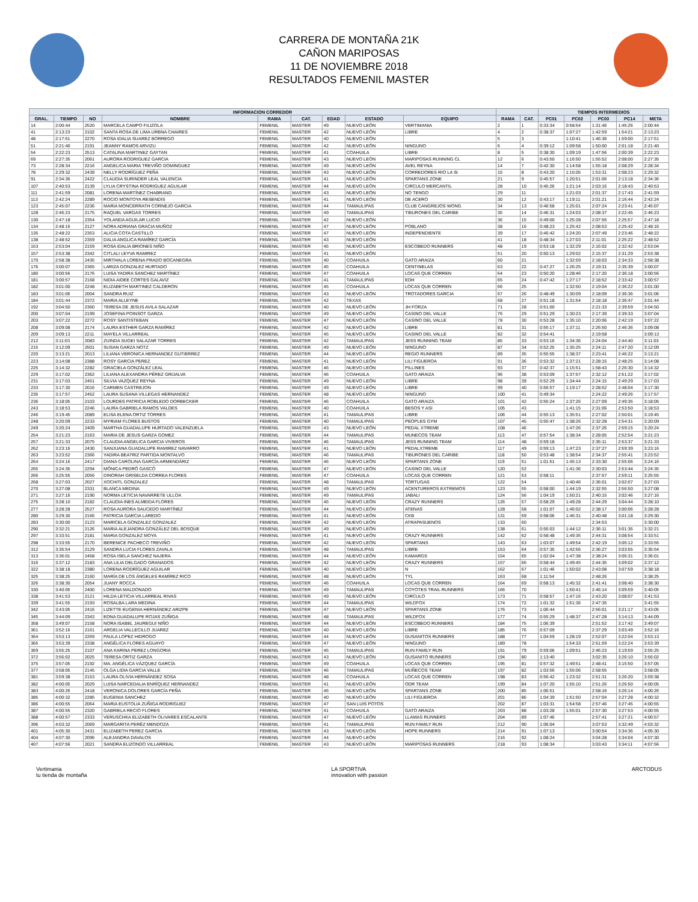CARRERA DE MONTAÑA 21K
CAÑON MARIPOSAS
11 DE NOVIEMBRE 2018
RESULTADOS FEMENIL MASTER
| INFORMACION CORREDOR | | | | | | | | | | | TIEMPOS INTERMEDIOS | | | | |
| --- | --- | --- | --- | --- | --- | --- | --- | --- | --- | --- | --- | --- | --- | --- | --- |
| GRAL. | TIEMPO | NO | NOMBRE | RAMA | CAT. | EDAD | ESTADO | EQUIPO | RAMA | CAT. | PC01 | PC02 | PC03 | PC14 | META |
| 14 | 2:00:44 | 2520 | MARCELA CAMPO FILIZOLA | FEMENIL | MASTER | 49 | NUEVO LEÓN | VERTIMANIA | 2 | 1 | 0:33:34 | 0:58:54 | 1:31:46 | 1:45:26 | 2:00:44 |
| 41 | 2:13:23 | 2102 | SANTA ROSA DE LIMA URBNA CHAIRES | FEMENIL | MASTER | 42 | NUEVO LEÓN | LIBRE | 4 | 2 | 0:38:37 | 1:07:27 | 1:42:59 | 1:54:21 | 2:13:23 |
| 48 | 2:17:51 | 2270 | ROSA IDALIA SUAREZ BORREGO | FEMENIL | MASTER | 40 | NUEVO LEÓN | | 5 | 3 | | 1:10:41 | 1:46:36 | 1:59:00 | 2:17:51 |
| 51 | 2:21:40 | 2191 | JEANNY RAMOS ARVIZU | FEMENIL | MASTER | 42 | NUEVO LEÓN | NINGUNO | 6 | 4 | 0:39:12 | 1:09:58 | 1:50:00 | 2:01:18 | 2:21:40 |
| 54 | 2:22:23 | 2513 | CATALINA MARTINEZ GAYTAN | FEMENIL | MASTER | 41 | COAHUILA | LIBRE | 8 | 5 | 0:38:30 | 1:09:19 | 1:47:56 | 2:00:39 | 2:22:23 |
| 69 | 2:27:35 | 2061 | AURORA RODRIGUEZ GARCIA | FEMENIL | MASTER | 43 | NUEVO LEÓN | MARIPOSAS RUNNING CL | 12 | 6 | 0:43:50 | 1:16:50 | 1:55:52 | 2:08:00 | 2:27:35 |
| 73 | 2:28:34 | 2216 | ANGELICA MARIA TREVIÑO DOMINGUEZ | FEMENIL | MASTER | 49 | NUEVO LEÓN | AVEL REYNA | 14 | 7 | 0:42:30 | 1:14:58 | 1:55:18 | 2:08:29 | 2:28:34 |
| 78 | 2:29:32 | 2439 | NELLY RODRÍGUEZ PEÑA | FEMENIL | MASTER | 43 | NUEVO LEÓN | CORREDORES RIO LA SI | 15 | 8 | 0:43:20 | 1:15:05 | 1:53:31 | 2:08:23 | 2:29:32 |
| 91 | 2:34:36 | 2422 | CLAUDIA SURINDER LEAL VALENCIA | FEMENIL | MASTER | 41 | NUEVO LEÓN | SPARTANS ZONE | 21 | 9 | 0:45:57 | 1:20:51 | 2:01:06 | 2:13:18 | 2:34:36 |
| 107 | 2:40:53 | 2139 | LYLIA CRYSTINA RODRIGUEZ AGUILAR | FEMENIL | MASTER | 44 | NUEVO LEÓN | CIRCULO MERCANTIL | 28 | 10 | 0:45:26 | 1:21:14 | 2:03:16 | 2:18:43 | 2:40:53 |
| 111 | 2:41:59 | 2081 | LORENA MARTÍNEZ CHABRAND | FEMENIL | MASTER | 43 | NUEVO LEÓN | NO TENGO | 29 | 11 | | 1:21:03 | 2:01:37 | 2:17:43 | 2:41:59 |
| 113 | 2:42:24 | 2289 | ROCIO MONTOYA RESENDIS | FEMENIL | MASTER | 41 | NUEVO LEÓN | DE ACERO | 30 | 12 | 0:43:17 | 1:19:11 | 2:01:21 | 2:16:44 | 2:42:24 |
| 123 | 2:45:07 | 2236 | MARIA MONCERRATH CORNEJO GARCIA | FEMENIL | MASTER | 44 | TAMAULIPAS | CLUB CANGREJOS WONG | 34 | 13 | 0:46:58 | 1:25:01 | 2:07:24 | 2:23:41 | 2:45:07 |
| 128 | 2:46:23 | 2175 | RAQUEL VARGAS TORRES | FEMENIL | MASTER | 49 | TAMAULIPAS | TIBURONES DEL CARIBE | 35 | 14 | 0:46:31 | 1:24:03 | 2:08:37 | 2:22:45 | 2:46:23 |
| 130 | 2:47:18 | 2354 | YOLANDA AGUILAR LUCIO | FEMENIL | MASTER | 42 | NUEVO LEÓN | | 36 | 15 | 0:49:00 | 1:25:28 | 2:07:56 | 2:25:57 | 2:47:18 |
| 134 | 2:48:16 | 2127 | NORA ADRIANA GRACIA MUÑOZ | FEMENIL | MASTER | 47 | NUEVO LEÓN | POBLANO | 38 | 16 | 0:48:23 | 1:25:42 | 2:08:53 | 2:25:42 | 2:48:16 |
| 135 | 2:48:22 | 2353 | ALICIA COTA CASTILLO | FEMENIL | MASTER | 47 | NUEVO LEÓN | INDEPENDIENTE | 39 | 17 | 0:46:42 | 1:24:20 | 2:07:49 | 2:23:46 | 2:48:22 |
| 138 | 2:48:52 | 2359 | DALIA ANGLICA RAMÍREZ GARCÍA | FEMENIL | MASTER | 43 | NUEVO LEÓN | | 41 | 18 | 0:48:34 | 1:27:03 | 2:11:01 | 2:25:22 | 2:48:52 |
| 153 | 2:53:04 | 2159 | ROSA IDALIA BRIONES NIÑO | FEMENIL | MASTER | 45 | NUEVO LEÓN | ESCOBEDO RUNNERS | 48 | 19 | 0:53:18 | 1:32:29 | 2:16:02 | 2:32:42 | 2:53:04 |
| 157 | 2:53:38 | 2342 | CITLALI LEYVA RAMIREZ | FEMENIL | MASTER | 41 | NUEVO LEÓN | | 51 | 20 | 0:50:13 | 1:29:02 | 2:15:37 | 2:31:29 | 2:53:38 |
| 170 | 2:58:38 | 2435 | MIRTHALA LORENA PRADO BOCANEGRA | FEMENIL | MASTER | 40 | COAHUILA | GATO ARAIZA | 60 | 21 | | 1:32:59 | 2:18:03 | 2:34:33 | 2:58:38 |
| 176 | 3:00:07 | 2365 | LARIZA GONZALEZ HURTADO | FEMENIL | MASTER | 45 | COAHUILA | CENTINELAS | 63 | 22 | 0:47:27 | 1:26:25 | 2:19:31 | 2:35:39 | 3:00:07 |
| 180 | 3:00:56 | 2176 | LUISA YADIRA SANCHEZ MARTÍNEZ | FEMENIL | MASTER | 47 | COAHUILA | LOCAS QUE CORREN | 64 | 23 | 0:50:20 | 1:28:46 | 2:17:20 | 2:36:18 | 3:00:56 |
| 181 | 3:00:57 | 2168 | NIDIA AIDEE CORTES GALAVIZ | FEMENIL | MASTER | 41 | TAMAULIPAS | EDH | 65 | 24 | 0:47:42 | 1:27:17 | 2:18:52 | 2:33:42 | 3:00:57 |
| 182 | 3:01:00 | 2248 | ELIZABETH MARTINEZ CALDERON | FEMENIL | MASTER | 45 | COAHUILA | LOCAS QUE CORREN | 66 | 25 | | 1:32:50 | 2:19:04 | 2:36:22 | 3:01:00 |
| 183 | 3:01:06 | 2004 | SANDRA RUIZ | FEMENIL | MASTER | 43 | NUEVO LEÓN | TROTADORES GARCIA | 67 | 26 | 0:48:49 | 1:30:09 | 2:18:09 | 2:36:36 | 3:01:06 |
| 184 | 3:01:44 | 2372 | MARIA ALLEYNE | FEMENIL | MASTER | 42 | TEXAS | | 68 | 27 | 0:51:18 | 1:31:54 | 2:18:18 | 2:36:47 | 3:01:44 |
| 192 | 3:04:50 | 2360 | TERESA DE JESUS AVILA SALAZAR | FEMENIL | MASTER | 40 | NUEVO LEÓN | JH FORZA | 71 | 28 | 0:51:00 | | 2:21:33 | 2:39:59 | 3:04:50 |
| 200 | 3:07:04 | 2199 | JOSEFINA POINSOT GARZA | FEMENIL | MASTER | 49 | NUEVO LEÓN | CASINO DEL VALLE | 76 | 29 | 0:51:29 | 1:30:23 | 2:17:39 | 2:39:33 | 3:07:04 |
| 203 | 3:07:22 | 2272 | ROSY SANTISTEBAN | FEMENIL | MASTER | 47 | NUEVO LEÓN | CASINO DEL VALLE | 78 | 30 | 0:53:28 | 1:35:10 | 2:20:06 | 2:42:19 | 3:07:22 |
| 208 | 3:09:08 | 2174 | LAURA ESTHER GARZA RAMÍREZ | FEMENIL | MASTER | 42 | NUEVO LEÓN | LIBRE | 81 | 31 | 0:55:17 | 1:37:11 | 2:26:50 | 2:46:36 | 3:09:08 |
| 209 | 3:09:13 | 2211 | MAYELA VILLARREAL | FEMENIL | MASTER | 45 | NUEVO LEÓN | CASINO DEL VALLE | 82 | 32 | 0:54:41 | | 2:19:58 | | 3:09:13 |
| 212 | 3:11:03 | 2083 | ZUINDA SUGEI SALAZAR TORRES | FEMENIL | MASTER | 42 | TAMAULIPAS | JESS RUNNING TEAM | 85 | 33 | 0:53:16 | 1:34:36 | 2:24:04 | 2:44:40 | 3:11:03 |
| 215 | 3:12:09 | 2501 | SUSAN GARZA NOTZ | FEMENIL | MASTER | 49 | NUEVO LEÓN | NINGUNO | 87 | 34 | 0:52:25 | 1:35:25 | 2:24:11 | 2:47:20 | 3:12:09 |
| 220 | 3:13:21 | 2013 | LILIANA VERONICA HERNANDEZ GUTIERREZ | FEMENIL | MASTER | 44 | NUEVO LEÓN | REGIO RUNNERS | 89 | 35 | 0:55:55 | 1:38:37 | 2:23:41 | 2:46:22 | 3:13:21 |
| 223 | 3:14:08 | 2388 | ROSY GARCIA PEREZ | FEMENIL | MASTER | 41 | NUEVO LEÓN | LILI FIGUEROA | 91 | 36 | 0:53:32 | 1:37:21 | 2:28:15 | 2:48:25 | 3:14:08 |
| 225 | 3:14:32 | 2282 | GRACIELA GONZÁLEZ LEAL | FEMENIL | MASTER | 46 | NUEVO LEÓN | PILLINES | 93 | 37 | 0:42:37 | 1:15:51 | 1:58:43 | 2:26:30 | 3:14:32 |
| 229 | 3:17:02 | 2362 | LILIANA ALEXANDRA PÉREZ GRIJALVA | FEMENIL | MASTER | 46 | COAHUILA | GATO ARAIZA | 96 | 38 | 0:53:09 | 1:37:57 | 2:32:12 | 2:51:22 | 3:17:02 |
| 231 | 3:17:03 | 2451 | SILVIA VAZQUEZ REYNA | FEMENIL | MASTER | 49 | NUEVO LEÓN | LIBRE | 98 | 39 | 0:52:29 | 1:34:44 | 2:24:15 | 2:49:29 | 3:17:03 |
| 233 | 3:17:30 | 2016 | CARMEN CASTREJON | FEMENIL | MASTER | 49 | NUEVO LEÓN | LIBRE | 99 | 40 | 0:56:57 | 1:19:17 | 2:28:52 | 2:48:04 | 3:17:30 |
| 235 | 3:17:57 | 2452 | LAURA SUSANA VILLEGAS HERNANDEZ | FEMENIL | MASTER | 48 | NUEVO LEÓN | NINGUNO | 100 | 41 | 0:49:34 | | 2:24:22 | 2:49:26 | 3:17:57 |
| 236 | 3:18:05 | 2103 | LOURDES PATRICIA ROBLEDO DORBECKER | FEMENIL | MASTER | 46 | COAHUILA | GATO ARAIZA | 101 | 42 | 0:55:24 | 1:37:26 | 2:27:09 | 2:49:35 | 3:18:05 |
| 243 | 3:18:53 | 2246 | LAURA GABRIELA RAMOS VALDES | FEMENIL | MASTER | 40 | COAHUILA | BESOS Y ASI | 105 | 43 | | 1:41:15 | 2:31:06 | 2:53:50 | 3:18:53 |
| 246 | 3:19:45 | 2089 | ELISA ELENA ORTIZ TORRES | FEMENIL | MASTER | 41 | TAMAULIPAS | LIBRE | 106 | 44 | 0:55:13 | 1:35:51 | 2:27:02 | 2:50:01 | 3:19:45 |
| 248 | 3:20:09 | 2233 | MYRIAM FLORES BUSTOS | FEMENIL | MASTER | 40 | TAMAULIPAS | PEOPLES GYM | 107 | 45 | 0:55:47 | 1:38:26 | 2:32:28 | 2:54:31 | 3:20:09 |
| 249 | 3:20:24 | 2409 | MARTHA GUADALUPE HURTADO VALENZUELA | FEMENIL | MASTER | 43 | NUEVO LEÓN | PEDAL XTREME | 108 | 46 | | 1:47:26 | 2:37:26 | 2:59:15 | 3:20:24 |
| 254 | 3:21:23 | 2163 | MARIA DE JESUS GARZA GOMEZ | FEMENIL | MASTER | 44 | TAMAULIPAS | MUNECOS TEAM | 113 | 47 | 0:57:54 | 1:38:34 | 2:28:05 | 2:52:54 | 3:21:23 |
| 257 | 3:21:33 | 2075 | CLAUDIA ANGELICA GARCIA VIVEROS | FEMENIL | MASTER | 46 | TAMAULIPAS | JESS RUNNING TEAM | 114 | 48 | 0:59:18 | | 2:35:11 | 2:53:37 | 3:21:33 |
| 262 | 3:23:16 | 2430 | SANJUANA GUADALUPE RAMIREZ NAVARRO | FEMENIL | MASTER | 41 | NUEVO LEÓN | PEDALXTREME | 117 | 49 | 0:59:13 | 1:47:23 | 2:37:27 | 2:59:39 | 3:23:16 |
| 263 | 3:23:52 | 2366 | YADIRA BEATRIZ PARTIDA MONTALVO | FEMENIL | MASTER | 46 | TAMAULIPAS | TIBURONES DEL CARIBE | 118 | 50 | 0:53:48 | 1:38:54 | 2:34:37 | 2:55:41 | 3:23:52 |
| 264 | 3:24:16 | 2417 | DIANA CAROLINA GARCÍA ARMENDÁRIZ | FEMENIL | MASTER | 46 | NUEVO LEÓN | SPARTANS ZONE | 119 | 51 | 1:01:51 | 1:45:13 | 2:33:30 | 2:55:06 | 3:24:16 |
| 265 | 3:24:35 | 2294 | MÓNICA PEDRÓ GASCÓ | FEMENIL | MASTER | 47 | NUEVO LEÓN | CASINO DEL VALLE | 120 | 52 | | 1:41:36 | 2:30:03 | 2:53:44 | 3:24:35 |
| 266 | 3:25:55 | 2056 | DINORAH GRISELDA CORREA FLORES | FEMENIL | MASTER | 47 | COAHUILA | LOCAS QUE CORREN | 121 | 53 | 0:58:11 | | 2:37:57 | 2:59:11 | 3:25:55 |
| 268 | 3:27:03 | 2027 | XOCHITL GONZALEZ | FEMENIL | MASTER | 48 | TAMAULIPAS | TORTUGAS | 122 | 54 | | 1:40:46 | 2:36:01 | 3:02:07 | 3:27:03 |
| 270 | 3:27:08 | 2331 | BLANCA MEDINA | FEMENIL | MASTER | 49 | NUEVO LEÓN | ACENTUREROS EXTREMOS | 123 | 55 | 0:58:00 | 1:44:19 | 2:32:55 | 2:56:50 | 3:27:08 |
| 271 | 3:27:16 | 2190 | NORMA LETICIA NAVARRETE ULLOA | FEMENIL | MASTER | 49 | TAMAULIPAS | JABALI | 124 | 56 | 1:04:19 | 1:50:21 | 2:40:15 | 3:02:46 | 3:27:16 |
| 275 | 3:28:10 | 2182 | CLAUDIA INES ALMEIDA FLORES | FEMENIL | MASTER | 45 | NUEVO LEÓN | CRAZY RUNNERS | 126 | 57 | 0:58:29 | 1:49:28 | 2:44:29 | 3:04:44 | 3:28:10 |
| 277 | 3:28:28 | 2527 | ROSA AURORA SAUCEDO MARTÍNEZ | FEMENIL | MASTER | 44 | NUEVO LEÓN | ATENAS | 128 | 58 | 1:01:07 | 1:46:02 | 2:38:17 | 3:00:06 | 3:28:28 |
| 280 | 3:29:30 | 2166 | PATRICIA GARCIA LAREDO | FEMENIL | MASTER | 41 | NUEVO LEÓN | CKB | 131 | 59 | 0:58:06 | 1:46:31 | 2:40:48 | 3:01:18 | 3:29:30 |
| 283 | 3:30:00 | 2123 | MARICELA GONZALEZ GONZALEZ | FEMENIL | MASTER | 42 | NUEVO LEÓN | ATRAPASUENOS | 133 | 60 | | | 2:34:53 | | 3:30:00 |
| 290 | 3:32:21 | 2126 | MARIA ALEJANDRA GONZÁLEZ DEL BOSQUE | FEMENIL | MASTER | 49 | NUEVO LEÓN | | 138 | 61 | 0:56:03 | 1:44:12 | 2:36:11 | 3:01:35 | 3:32:21 |
| 297 | 3:33:51 | 2181 | MARIA GONZALEZ MOYA | FEMENIL | MASTER | 41 | NUEVO LEÓN | CRAZY RUNNERS | 142 | 62 | 0:58:48 | 1:49:35 | 2:44:31 | 3:08:54 | 3:33:51 |
| 298 | 3:33:55 | 2170 | BERENICE PACHECO TREVIÑO | FEMENIL | MASTER | 42 | NUEVO LEÓN | SPARTANS | 143 | 63 | 1:03:07 | 1:49:54 | 2:42:19 | 3:05:12 | 3:33:55 |
| 312 | 3:35:54 | 2129 | SANDRA LUCIA FLORES ZAVALA | FEMENIL | MASTER | 48 | TAMAULIPAS | LIBRE | 153 | 64 | 0:57:35 | 1:42:56 | 2:36:27 | 3:03:55 | 3:35:54 |
| 313 | 3:36:01 | 2458 | ROSA ISELA SANCHEZ NAJERA | FEMENIL | MASTER | 44 | NUEVO LEÓN | KAMARGS | 154 | 65 | 1:02:04 | 1:47:38 | 2:38:24 | 3:06:31 | 3:36:01 |
| 316 | 3:37:12 | 2183 | ANA LILIA DELGADO GRANADOS | FEMENIL | MASTER | 42 | NUEVO LEÓN | CRAZY RUNNERS | 157 | 66 | 0:58:44 | 1:49:45 | 2:44:35 | 3:09:02 | 3:37:12 |
| 322 | 3:38:18 | 2380 | LORENA RODRÍGUEZ AGUILAR | FEMENIL | MASTER | 40 | NUEVO LEÓN | N | 162 | 67 | 1:01:46 | 1:50:02 | 2:43:08 | 3:07:59 | 3:38:18 |
| 325 | 3:38:25 | 2160 | MARÍA DE LOS ÁNGELES RAMÍREZ RICO | FEMENIL | MASTER | 48 | NUEVO LEÓN | TYL | 163 | 68 | 1:11:54 | | 2:48:26 | | 3:38:25 |
| 326 | 3:38:30 | 2054 | JUANY ROCCA | FEMENIL | MASTER | 46 | COAHUILA | LOCAS QUE CORREN | 164 | 69 | 0:58:13 | 1:45:32 | 2:41:41 | 3:08:40 | 3:38:30 |
| 330 | 3:40:05 | 2400 | LORENA MALDONADO | FEMENIL | MASTER | 49 | TAMAULIPAS | COYOTES TRAIL RUNNERS | 166 | 70 | | 1:50:41 | 2:46:14 | 3:09:59 | 3:40:05 |
| 338 | 3:41:53 | 2121 | HILDA LETICIA VILLARREAL RIVAS | FEMENIL | MASTER | 49 | NUEVO LEÓN | CIRCULO | 173 | 71 | 0:58:57 | 1:47:16 | 2:43:20 | 3:08:07 | 3:41:53 |
| 339 | 3:41:55 | 2193 | ROSALBA LARA MEDINA | FEMENIL | MASTER | 44 | TAMAULIPAS | WILDFOX | 174 | 72 | 1:01:32 | 1:51:36 | 2:47:35 | | 3:41:55 |
| 342 | 3:43:05 | 2416 | LIZETTE EUGENIA HERNÁNDEZ ARIZPE | FEMENIL | MASTER | 47 | NUEVO LEÓN | SPARTANS ZONE | 176 | 73 | 1:06:44 | | 2:56:01 | 3:21:17 | 3:43:05 |
| 345 | 3:44:09 | 2343 | EDNA GUADALUPE ROJAS ZUÑIGA | FEMENIL | MASTER | 48 | TAMAULIPAS | WILDFOX | 177 | 74 | 0:55:29 | 1:48:37 | 2:47:28 | 3:14:13 | 3:44:09 |
| 358 | 3:49:07 | 2158 | NORA ISABEL JAUREGUI NIÑO | FEMENIL | MASTER | 44 | NUEVO LEÓN | ESCOBEDO RUNNERS | 184 | 75 | 1:06:39 | | 2:51:52 | 3:17:42 | 3:49:07 |
| 361 | 3:52:16 | 2161 | ARGELIA VALLECILLO JUAREZ | FEMENIL | MASTER | 40 | NUEVO LEÓN | LIBRE | 185 | 76 | 0:57:09 | | 2:37:29 | 3:03:49 | 3:52:16 |
| 364 | 3:53:13 | 2269 | PAULA LOPEZ HIDROGO | FEMENIL | MASTER | 44 | NUEVO LEÓN | GUSANITOS RUNNERS | 188 | 77 | 1:04:59 | 1:28:19 | 2:52:07 | 3:22:04 | 3:53:13 |
| 365 | 3:53:39 | 2338 | ANGÉLICA FLORES AGUAYO | FEMENIL | MASTER | 47 | NUEVO LEÓN | NINGUNO | 189 | 78 | | 1:54:33 | 2:51:59 | 3:22:24 | 3:53:39 |
| 369 | 3:55:25 | 2107 | ANA KARINA PEREZ LONGORIA | FEMENIL | MASTER | 45 | TAMAULIPAS | RUN FAMILY RUN | 191 | 79 | 0:59:06 | 1:09:51 | 2:46:23 | 3:19:59 | 3:55:25 |
| 372 | 3:56:02 | 2025 | TERESA ORTIZ GARZA | FEMENIL | MASTER | 43 | NUEVO LEÓN | GUSANITO RUNNERS | 194 | 80 | 1:13:40 | | 3:02:35 | 3:26:10 | 3:56:02 |
| 375 | 3:57:05 | 2192 | MA. ANGÉLICA VÁZQUEZ GARCÍA | FEMENIL | MASTER | 49 | COAHUILA | LOCAS QUE CORREN | 195 | 81 | 0:57:32 | 1:49:51 | 2:48:41 | 3:15:50 | 3:57:05 |
| 377 | 3:58:05 | 2145 | OLGA LIDIA GARCIA VALLE | FEMENIL | MASTER | 46 | TAMAULIPAS | MUÑECOS TEAM | 197 | 82 | 1:03:56 | 1:55:06 | 2:58:55 | | 3:58:05 |
| 381 | 3:59:38 | 2153 | LAURA OLIVIA HERNÁNDEZ SOSA | FEMENIL | MASTER | 48 | COAHUILA | LOCAS QUE CORREN | 198 | 83 | 0:56:42 | 1:23:32 | 2:51:31 | 3:26:20 | 3:59:38 |
| 382 | 4:00:05 | 2029 | LUISA NARCEDALIA ENRÍQUEZ HERNANDEZ | FEMENIL | MASTER | 41 | NUEVO LEÓN | ODR TEAM | 199 | 84 | 1:07:20 | 1:55:10 | 2:51:26 | 3:26:50 | 4:00:05 |
| 383 | 4:00:26 | 2418 | VERONICA DOLORES GARCÍA PEÑA | FEMENIL | MASTER | 46 | NUEVO LEÓN | SPARTANS ZONE | 200 | 85 | 1:06:51 | | 2:58:16 | 3:26:14 | 4:00:26 |
| 385 | 4:00:32 | 2285 | EUGENIA SANCHEZ | FEMENIL | MASTER | 40 | NUEVO LEÓN | LILI FIGUEROA | 201 | 86 | 1:04:39 | 1:51:50 | 2:57:04 | 3:27:28 | 4:00:32 |
| 386 | 4:00:55 | 2064 | MARIA EUSTOLIA ZUÑIGA RODRIGUEZ | FEMENIL | MASTER | 47 | SAN LUIS POTOS | | 202 | 87 | 1:03:31 | 1:54:58 | 2:57:46 | 3:27:45 | 4:00:55 |
| 387 | 4:00:55 | 2320 | GABRIELA RECIO FLORES | FEMENIL | MASTER | 41 | COAHUILA | GATO ARAIZA | 203 | 88 | 1:03:28 | 1:55:01 | 2:57:30 | 3:27:53 | 4:00:55 |
| 388 | 4:00:57 | 2333 | VERUSCHKA ELIZABETH OLIVARES ESCALANTE | FEMENIL | MASTER | 47 | NUEVO LEÓN | LLAMAS RUNNERS | 204 | 89 | 1:07:46 | | 2:57:41 | 3:27:21 | 4:00:57 |
| 396 | 4:03:32 | 2069 | MARGARITA PERÉZ MENDOZA | FEMENIL | MASTER | 41 | TAMAULIPAS | RUN FAMILY RUN | 212 | 90 | 1:06:04 | | 3:07:53 | 3:32:49 | 4:03:32 |
| 401 | 4:05:30 | 2431 | ELIZABETH PEREZ GARCIA | FEMENIL | MASTER | 43 | NUEVO LEÓN | HOPE RUNNERS | 214 | 91 | 1:07:13 | | 3:00:54 | 3:34:36 | 4:05:30 |
| 404 | 4:07:30 | 2096 | ALEJANDRA DAVALOS | FEMENIL | MASTER | 44 | NUEVO LEÓN | | 216 | 92 | 1:08:24 | | 3:04:28 | 3:34:04 | 4:07:30 |
| 407 | 4:07:56 | 2021 | SANDRA ELIZONDO VILLARREAL | FEMENIL | MASTER | 43 | NUEVO LEÓN | MARIPOSAS RUNNERS | 218 | 93 | 1:08:34 | | 3:03:43 | 3:34:11 | 4:07:56 |
Vertimania
tu tienda de montaña LA SPORTIVA
innovation with passion ARCTODUS